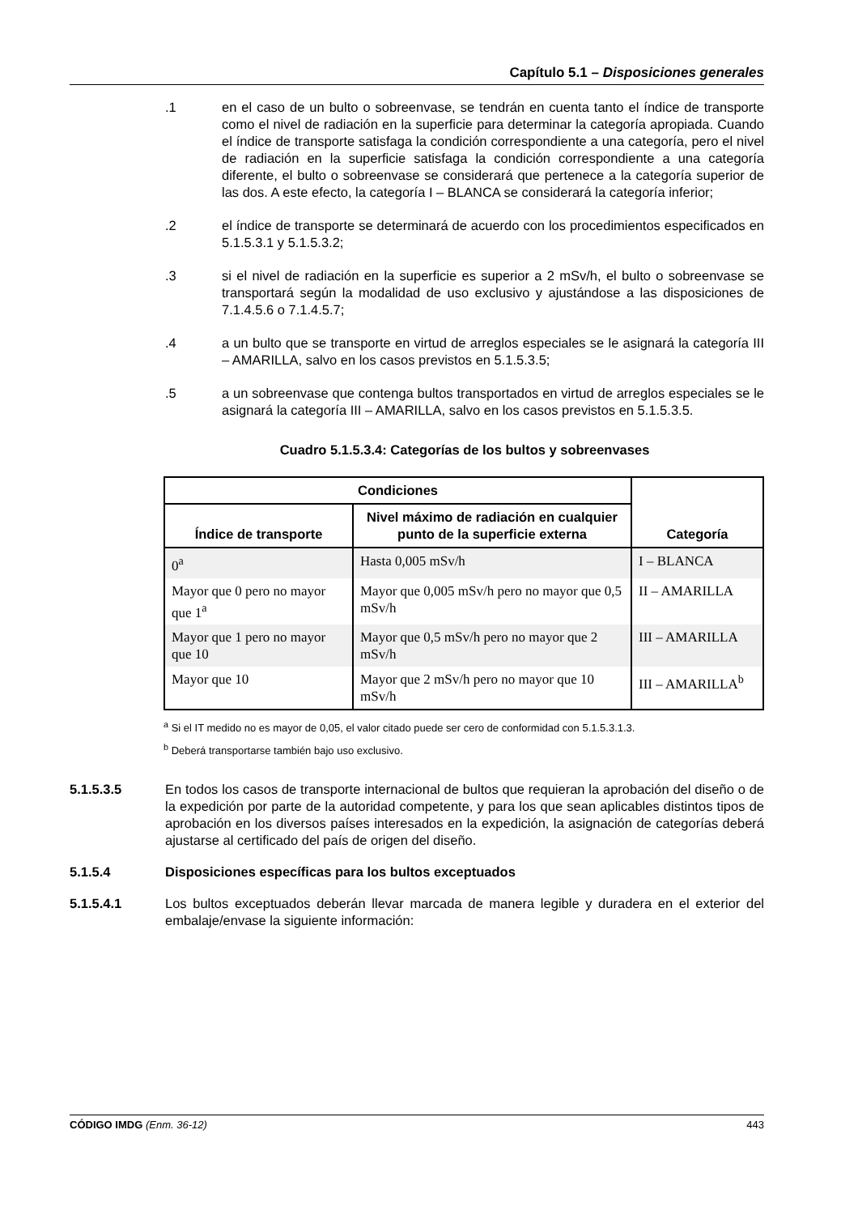Capítulo 5.1 – Disposiciones generales
.1 en el caso de un bulto o sobreenvase, se tendrán en cuenta tanto el índice de transporte como el nivel de radiación en la superficie para determinar la categoría apropiada. Cuando el índice de transporte satisfaga la condición correspondiente a una categoría, pero el nivel de radiación en la superficie satisfaga la condición correspondiente a una categoría diferente, el bulto o sobreenvase se considerará que pertenece a la categoría superior de las dos. A este efecto, la categoría I – BLANCA se considerará la categoría inferior;
.2 el índice de transporte se determinará de acuerdo con los procedimientos especificados en 5.1.5.3.1 y 5.1.5.3.2;
.3 si el nivel de radiación en la superficie es superior a 2 mSv/h, el bulto o sobreenvase se transportará según la modalidad de uso exclusivo y ajustándose a las disposiciones de 7.1.4.5.6 o 7.1.4.5.7;
.4 a un bulto que se transporte en virtud de arreglos especiales se le asignará la categoría III – AMARILLA, salvo en los casos previstos en 5.1.5.3.5;
.5 a un sobreenvase que contenga bultos transportados en virtud de arreglos especiales se le asignará la categoría III – AMARILLA, salvo en los casos previstos en 5.1.5.3.5.
Cuadro 5.1.5.3.4: Categorías de los bultos y sobreenvases
| Condiciones | | |
| --- | --- | --- |
| Índice de transporte | Nivel máximo de radiación en cualquier punto de la superficie externa | Categoría |
| 0<sup>a</sup> | Hasta 0,005 mSv/h | I – BLANCA |
| Mayor que 0 pero no mayor que 1<sup>a</sup> | Mayor que 0,005 mSv/h pero no mayor que 0,5 mSv/h | II – AMARILLA |
| Mayor que 1 pero no mayor que 10 | Mayor que 0,5 mSv/h pero no mayor que 2 mSv/h | III – AMARILLA |
| Mayor que 10 | Mayor que 2 mSv/h pero no mayor que 10 mSv/h | III – AMARILLA<sup>b</sup> |
<sup>a</sup> Si el IT medido no es mayor de 0,05, el valor citado puede ser cero de conformidad con 5.1.5.3.1.3.
<sup>b</sup> Deberá transportarse también bajo uso exclusivo.
5.1.5.3.5 En todos los casos de transporte internacional de bultos que requieran la aprobación del diseño o de la expedición por parte de la autoridad competente, y para los que sean aplicables distintos tipos de aprobación en los diversos países interesados en la expedición, la asignación de categorías deberá ajustarse al certificado del país de origen del diseño.
5.1.5.4 Disposiciones específicas para los bultos exceptuados
5.1.5.4.1 Los bultos exceptuados deberán llevar marcada de manera legible y duradera en el exterior del embalaje/envase la siguiente información:
CÓDIGO IMDG (Enm. 36-12) 443